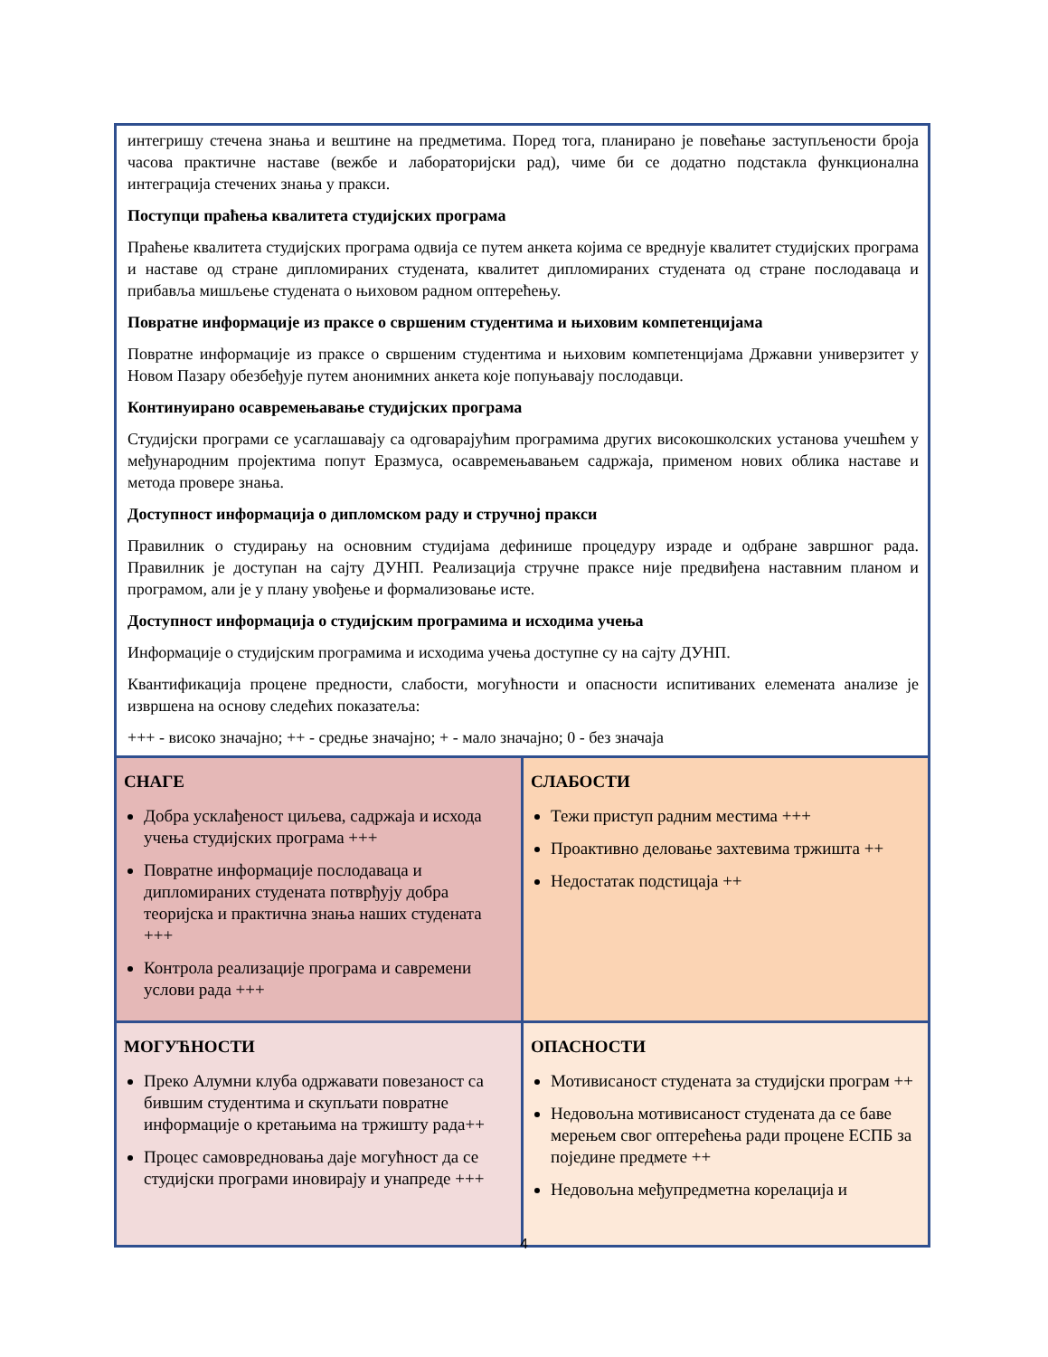интегришу стечена знања и вештине на предметима. Поред тога, планирано је повећање заступљености броја часова практичне наставе (вежбе и лабораторијски рад), чиме би се додатно подстакла функционална интеграција стечених знања у пракси.
Поступци праћења квалитета студијских програма
Праћење квалитета студијских програма одвија се путем анкета којима се вреднује квалитет студијских програма и наставе од стране дипломираних студената, квалитет дипломираних студената од стране послодаваца и прибавља мишљење студената о њиховом радном оптерећењу.
Повратне информације из праксе о свршеним студентима и њиховим компетенцијама
Повратне информације из праксе о свршеним студентима и њиховим компетенцијама Државни универзитет у Новом Пазару обезбеђује путем анонимних анкета које попуњавају послодавци.
Континуирано осавремењавање студијских програма
Студијски програми се усаглашавају са одговарајућим програмима других високошколских установа учешћем у међународним пројектима попут Еразмуса, осавремењавањем садржаја, применом нових облика наставе и метода провере знања.
Доступност информација о дипломском раду и стручној пракси
Правилник о студирању на основним студијама дефинише процедуру израде и одбране завршног рада. Правилник је доступан на сајту ДУНП. Реализација стручне праксе није предвиђена наставним планом и програмом, али је у плану увођење и формализовање исте.
Доступност информација о студијским програмима и исходима учења
Информације о студијским програмима и исходима учења доступне су на сајту ДУНП.
Квантификација процене предности, слабости, могућности и опасности испитиваних елемената анализе је извршена на основу следећих показатеља:
+++ - високо значајно; ++ - средње значајно; + - мало значајно; 0 - без значаја
| СНАГЕ Добра усклађеност циљева, садржаја и исхода учења студијских програма +++ Повратне информације послодаваца и дипломираних студената потврђују добра теоријска и практична знања наших студената +++ Контрола реализације програма и савремени услови рада +++ | СЛАБОСТИ Тежи приступ радним местима +++ Проактивно деловање захтевима тржишта ++ Недостатак подстицаја ++ |
| МОГУЋНОСТИ Преко Алумни клуба одржавати повезаност са бившим студентима и скупљати повратне информације о кретањима на тржишту рада++ Процес самовредновања даје могућност да се студијски програми иновирају и унапреде +++ | ОПАСНОСТИ Мотивисаност студената за студијски програм ++ Недовољна мотивисаност студената да се баве мерењем свог оптерећења ради процене ЕСПБ за поједине предмете ++ Недовољна међупредметна корелација и |
4